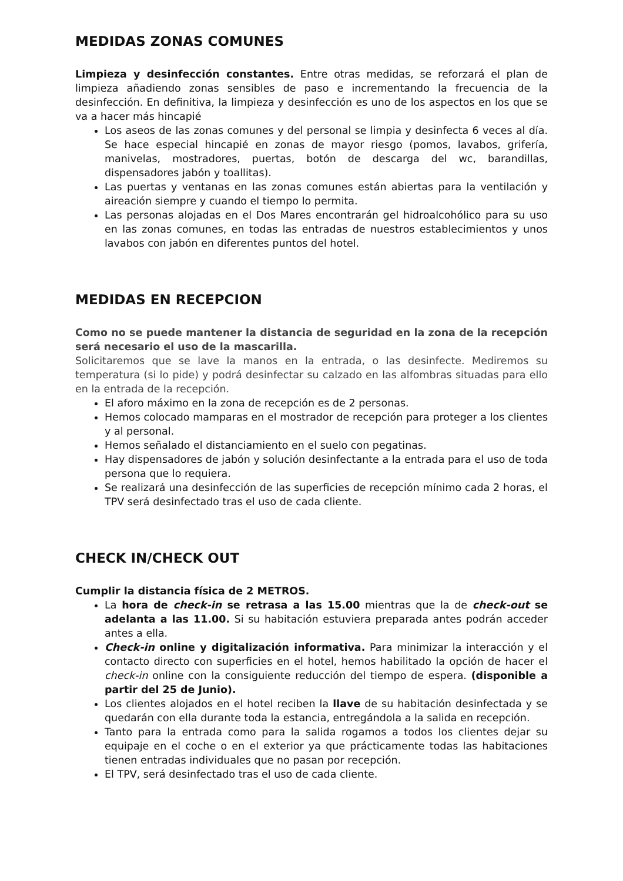MEDIDAS ZONAS COMUNES
Limpieza y desinfección constantes. Entre otras medidas, se reforzará el plan de limpieza añadiendo zonas sensibles de paso e incrementando la frecuencia de la desinfección. En definitiva, la limpieza y desinfección es uno de los aspectos en los que se va a hacer más hincapié
Los aseos de las zonas comunes y del personal se limpia y desinfecta 6 veces al día. Se hace especial hincapié en zonas de mayor riesgo (pomos, lavabos, grifería, manivelas, mostradores, puertas, botón de descarga del wc, barandillas, dispensadores jabón y toallitas).
Las puertas y ventanas en las zonas comunes están abiertas para la ventilación y aireación siempre y cuando el tiempo lo permita.
Las personas alojadas en el Dos Mares encontrarán gel hidroalcohólico para su uso en las zonas comunes, en todas las entradas de nuestros establecimientos y unos lavabos con jabón en diferentes puntos del hotel.
MEDIDAS EN RECEPCION
Como no se puede mantener la distancia de seguridad en la zona de la recepción será necesario el uso de la mascarilla.
Solicitaremos que se lave la manos en la entrada, o las desinfecte. Mediremos su temperatura (si lo pide) y podrá desinfectar su calzado en las alfombras situadas para ello en la entrada de la recepción.
El aforo máximo en la zona de recepción es de 2 personas.
Hemos colocado mamparas en el mostrador de recepción para proteger a los clientes y al personal.
Hemos señalado el distanciamiento en el suelo con pegatinas.
Hay dispensadores de jabón y solución desinfectante a la entrada para el uso de toda persona que lo requiera.
Se realizará una desinfección de las superficies de recepción mínimo cada 2 horas, el TPV será desinfectado tras el uso de cada cliente.
CHECK IN/CHECK OUT
Cumplir la distancia física de 2 METROS.
La hora de check-in se retrasa a las 15.00 mientras que la de check-out se adelanta a las 11.00. Si su habitación estuviera preparada antes podrán acceder antes a ella.
Check-in online y digitalización informativa. Para minimizar la interacción y el contacto directo con superficies en el hotel, hemos habilitado la opción de hacer el check-in online con la consiguiente reducción del tiempo de espera. (disponible a partir del 25 de Junio).
Los clientes alojados en el hotel reciben la llave de su habitación desinfectada y se quedarán con ella durante toda la estancia, entregándola a la salida en recepción.
Tanto para la entrada como para la salida rogamos a todos los clientes dejar su equipaje en el coche o en el exterior ya que prácticamente todas las habitaciones tienen entradas individuales que no pasan por recepción.
El TPV, será desinfectado tras el uso de cada cliente.